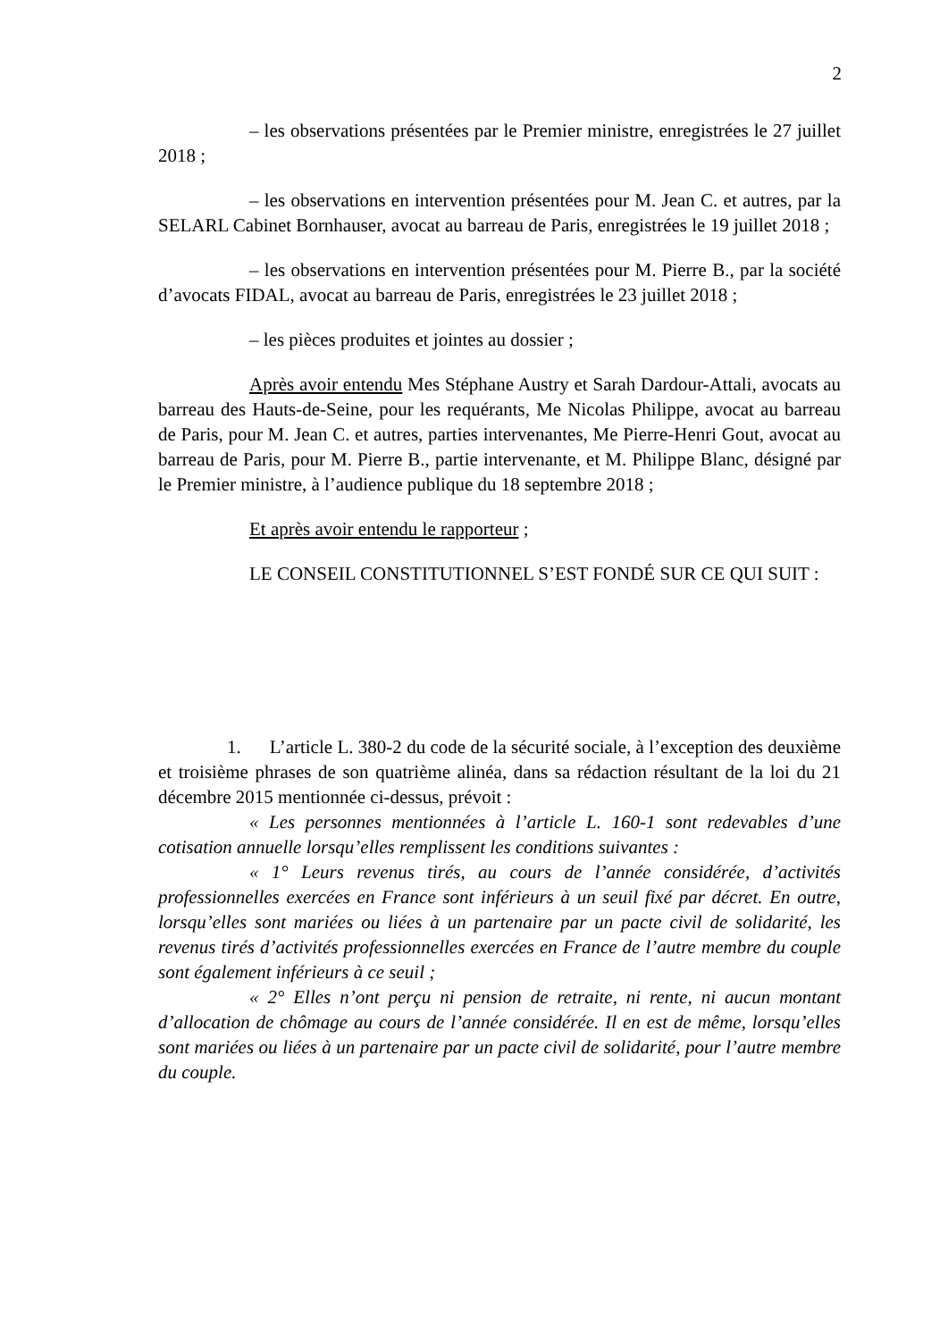2
– les observations présentées par le Premier ministre, enregistrées le 27 juillet 2018 ;
– les observations en intervention présentées pour M. Jean C. et autres, par la SELARL Cabinet Bornhauser, avocat au barreau de Paris, enregistrées le 19 juillet 2018 ;
– les observations en intervention présentées pour M. Pierre B., par la société d’avocats FIDAL, avocat au barreau de Paris, enregistrées le 23 juillet 2018 ;
– les pièces produites et jointes au dossier ;
Après avoir entendu Mes Stéphane Austry et Sarah Dardour-Attali, avocats au barreau des Hauts-de-Seine, pour les requérants, Me Nicolas Philippe, avocat au barreau de Paris, pour M. Jean C. et autres, parties intervenantes, Me Pierre-Henri Gout, avocat au barreau de Paris, pour M. Pierre B., partie intervenante, et M. Philippe Blanc, désigné par le Premier ministre, à l’audience publique du 18 septembre 2018 ;
Et après avoir entendu le rapporteur ;
LE CONSEIL CONSTITUTIONNEL S’EST FONDÉ SUR CE QUI SUIT :
1. L’article L. 380-2 du code de la sécurité sociale, à l’exception des deuxième et troisième phrases de son quatrième alinéa, dans sa rédaction résultant de la loi du 21 décembre 2015 mentionnée ci-dessus, prévoit :
« Les personnes mentionnées à l’article L. 160-1 sont redevables d’une cotisation annuelle lorsqu’elles remplissent les conditions suivantes :
« 1° Leurs revenus tirés, au cours de l’année considérée, d’activités professionnelles exercées en France sont inférieurs à un seuil fixé par décret. En outre, lorsqu’elles sont mariées ou liées à un partenaire par un pacte civil de solidarité, les revenus tirés d’activités professionnelles exercées en France de l’autre membre du couple sont également inférieurs à ce seuil ;
« 2° Elles n’ont perçu ni pension de retraite, ni rente, ni aucun montant d’allocation de chômage au cours de l’année considérée. Il en est de même, lorsqu’elles sont mariées ou liées à un partenaire par un pacte civil de solidarité, pour l’autre membre du couple.